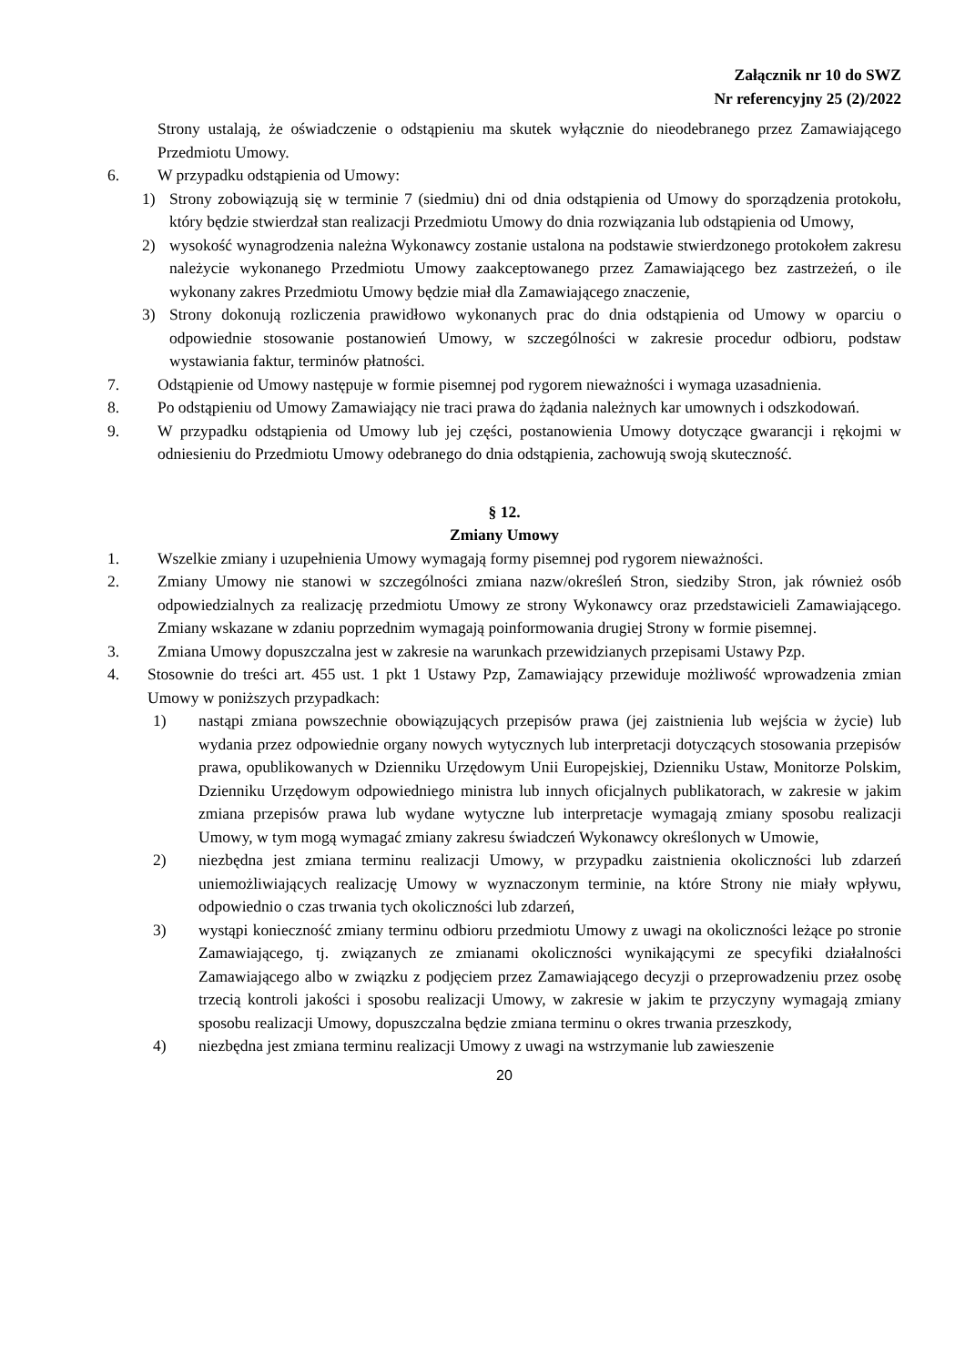Załącznik nr 10 do SWZ
Nr referencyjny 25 (2)/2022
Strony ustalają, że oświadczenie o odstąpieniu ma skutek wyłącznie do nieodebranego przez Zamawiającego Przedmiotu Umowy.
6. W przypadku odstąpienia od Umowy:
1) Strony zobowiązują się w terminie 7 (siedmiu) dni od dnia odstąpienia od Umowy do sporządzenia protokołu, który będzie stwierdzał stan realizacji Przedmiotu Umowy do dnia rozwiązania lub odstąpienia od Umowy,
2) wysokość wynagrodzenia należna Wykonawcy zostanie ustalona na podstawie stwierdzonego protokołem zakresu należycie wykonanego Przedmiotu Umowy zaakceptowanego przez Zamawiającego bez zastrzeżeń, o ile wykonany zakres Przedmiotu Umowy będzie miał dla Zamawiającego znaczenie,
3) Strony dokonują rozliczenia prawidłowo wykonanych prac do dnia odstąpienia od Umowy w oparciu o odpowiednie stosowanie postanowień Umowy, w szczególności w zakresie procedur odbioru, podstaw wystawiania faktur, terminów płatności.
7. Odstąpienie od Umowy następuje w formie pisemnej pod rygorem nieważności i wymaga uzasadnienia.
8. Po odstąpieniu od Umowy Zamawiający nie traci prawa do żądania należnych kar umownych i odszkodowań.
9. W przypadku odstąpienia od Umowy lub jej części, postanowienia Umowy dotyczące gwarancji i rękojmi w odniesieniu do Przedmiotu Umowy odebranego do dnia odstąpienia, zachowują swoją skuteczność.
§ 12.
Zmiany Umowy
1. Wszelkie zmiany i uzupełnienia Umowy wymagają formy pisemnej pod rygorem nieważności.
2. Zmiany Umowy nie stanowi w szczególności zmiana nazw/określeń Stron, siedziby Stron, jak również osób odpowiedzialnych za realizację przedmiotu Umowy ze strony Wykonawcy oraz przedstawicieli Zamawiającego. Zmiany wskazane w zdaniu poprzednim wymagają poinformowania drugiej Strony w formie pisemnej.
3. Zmiana Umowy dopuszczalna jest w zakresie na warunkach przewidzianych przepisami Ustawy Pzp.
4. Stosownie do treści art. 455 ust. 1 pkt 1 Ustawy Pzp, Zamawiający przewiduje możliwość wprowadzenia zmian Umowy w poniższych przypadkach:
1) nastąpi zmiana powszechnie obowiązujących przepisów prawa (jej zaistnienia lub wejścia w życie) lub wydania przez odpowiednie organy nowych wytycznych lub interpretacji dotyczących stosowania przepisów prawa, opublikowanych w Dzienniku Urzędowym Unii Europejskiej, Dzienniku Ustaw, Monitorze Polskim, Dzienniku Urzędowym odpowiedniego ministra lub innych oficjalnych publikatorach, w zakresie w jakim zmiana przepisów prawa lub wydane wytyczne lub interpretacje wymagają zmiany sposobu realizacji Umowy, w tym mogą wymagać zmiany zakresu świadczeń Wykonawcy określonych w Umowie,
2) niezbędna jest zmiana terminu realizacji Umowy, w przypadku zaistnienia okoliczności lub zdarzeń uniemożliwiających realizację Umowy w wyznaczonym terminie, na które Strony nie miały wpływu, odpowiednio o czas trwania tych okoliczności lub zdarzeń,
3) wystąpi konieczność zmiany terminu odbioru przedmiotu Umowy z uwagi na okoliczności leżące po stronie Zamawiającego, tj. związanych ze zmianami okoliczności wynikającymi ze specyfiki działalności Zamawiającego albo w związku z podjęciem przez Zamawiającego decyzji o przeprowadzeniu przez osobę trzecią kontroli jakości i sposobu realizacji Umowy, w zakresie w jakim te przyczyny wymagają zmiany sposobu realizacji Umowy, dopuszczalna będzie zmiana terminu o okres trwania przeszkody,
4) niezbędna jest zmiana terminu realizacji Umowy z uwagi na wstrzymanie lub zawieszenie
20